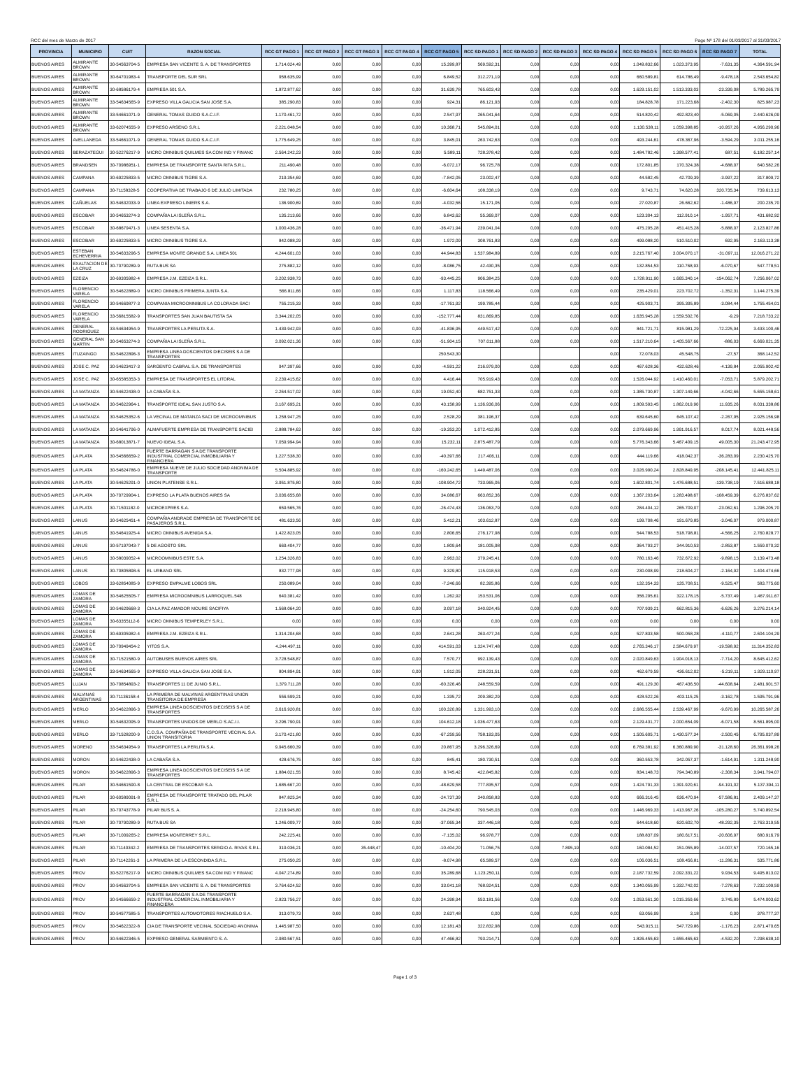RCC del mes de Marzo de 2017 Pago Nº 178 del 01/03/2017 al 31/03/2017
| PROVINCIA | MUNICIPIO | CUIT | RAZON SOCIAL | RCC GT PAGO 1 | RCC GT PAGO 2 | RCC GT PAGO 3 | RCC GT PAGO 4 | RCC GT PAGO 5 | RCC SD PAGO 1 | RCC SD PAGO 2 | RCC SD PAGO 3 | RCC SD PAGO 4 | RCC SD PAGO 5 | RCC SD PAGO 6 | RCC SD PAGO 7 | TOTAL |
| --- | --- | --- | --- | --- | --- | --- | --- | --- | --- | --- | --- | --- | --- | --- | --- | --- |
| BUENOS AIRES | ALMIRANTE BROWN | 30-54563704-5 | EMPRESA SAN VICENTE S. A. DE TRANSPORTES | 1.714.024,49 | 0,00 | 0,00 | 0,00 | 15.399,87 | 569.592,31 | 0,00 | 0,00 | 0,00 | 1.049.832,66 | 1.023.373,95 | -7.631,35 | 4.364.591,94 |
| BUENOS AIRES | ALMIRANTE BROWN | 30-64701983-4 | TRANSPORTE DEL SUR SRL | 958.635,99 | 0,00 | 0,00 | 0,00 | 6.849,52 | 312.271,19 | 0,00 | 0,00 | 0,00 | 660.589,81 | 614.786,49 | -9.478,18 | 2.543.654,82 |
| BUENOS AIRES | ALMIRANTE BROWN | 30-68586179-4 | EMPRESA 501 S.A. | 1.872.877,62 | 0,00 | 0,00 | 0,00 | 31.639,78 | 765.603,43 | 0,00 | 0,00 | 0,00 | 1.629.151,02 | 1.513.333,03 | -23.339,08 | 5.789.265,79 |
| BUENOS AIRES | ALMIRANTE BROWN | 33-54634565-9 | EXPRESO VILLA GALICIA SAN JOSE S.A. | 385.290,83 | 0,00 | 0,00 | 0,00 | 924,31 | 86.121,93 | 0,00 | 0,00 | 0,00 | 184.828,78 | 171.223,68 | -2.402,30 | 825.987,23 |
| BUENOS AIRES | ALMIRANTE BROWN | 33-54661071-9 | GENERAL TOMAS GUIDO S.A.C.I.F. | 1.170.461,72 | 0,00 | 0,00 | 0,00 | 2.547,97 | 265.041,64 | 0,00 | 0,00 | 0,00 | 514.820,42 | 492.823,40 | -5.069,05 | 2.440.626,09 |
| BUENOS AIRES | ALMIRANTE BROWN | 33-62074555-9 | EXPRESO ARSENO S.R.L | 2.221.048,54 | 0,00 | 0,00 | 0,00 | 10.368,71 | 545.894,01 | 0,00 | 0,00 | 0,00 | 1.130.538,11 | 1.059.398,85 | -10.957,26 | 4.956.290,96 |
| BUENOS AIRES | AVELLANEDA | 33-54661071-9 | GENERAL TOMAS GUIDO S.A.C.I.F. | 1.775.649,25 | 0,00 | 0,00 | 0,00 | 3.845,01 | 263.742,63 | 0,00 | 0,00 | 0,00 | 493.244,61 | 478.367,96 | -3.594,29 | 3.011.255,16 |
| BUENOS AIRES | BERAZATEGUI | 30-52276217-9 | MICRO OMNIBUS QUILMES SA COM IND Y FINANC | 2.564.242,23 | 0,00 | 0,00 | 0,00 | 5.589,11 | 728.378,42 | 0,00 | 0,00 | 0,00 | 1.484.782,46 | 1.398.577,41 | 687,51 | 6.182.257,14 |
| BUENOS AIRES | BRANDSEN | 30-70986951-1 | EMPRESA DE TRANSPORTE SANTA RITA S.R.L. | 211.490,48 | 0,00 | 0,00 | 0,00 | -6.072,17 | 96.725,78 | 0,00 | 0,00 | 0,00 | 172.801,85 | 170.324,38 | -4.688,07 | 640.582,26 |
| BUENOS AIRES | CAMPANA | 30-69225833-5 | MICRO OMNIBUS TIGRE S.A. | 219.354,69 | 0,00 | 0,00 | 0,00 | -7.842,05 | 23.002,47 | 0,00 | 0,00 | 0,00 | 44.582,45 | 42.709,39 | -3.997,22 | 317.809,72 |
| BUENOS AIRES | CAMPANA | 30-71158328-5 | COOPERATIVA DE TRABAJO 6 DE JULIO LIMITADA | 232.780,25 | 0,00 | 0,00 | 0,00 | -6.604,64 | 108.338,19 | 0,00 | 0,00 | 0,00 | 9.743,71 | 74.620,28 | 320.735,34 | 739.613,13 |
| BUENOS AIRES | CAÑUELAS | 30-54632033-9 | LINEA EXPRESO LINIERS S.A. | 136.900,69 | 0,00 | 0,00 | 0,00 | -4.032,56 | 15.171,05 | 0,00 | 0,00 | 0,00 | 27.020,87 | 26.662,62 | -1.486,97 | 200.235,70 |
| BUENOS AIRES | ESCOBAR | 30-54653274-3 | COMPAÑIA LA ISLEÑA S.R.L. | 135.213,66 | 0,00 | 0,00 | 0,00 | 6.843,62 | 55.369,07 | 0,00 | 0,00 | 0,00 | 123.304,13 | 112.910,14 | -1.957,71 | 431.682,92 |
| BUENOS AIRES | ESCOBAR | 30-68679471-3 | LINEA SESENTA S.A. | 1.000.436,28 | 0,00 | 0,00 | 0,00 | -36.471,94 | 239.041,04 | 0,00 | 0,00 | 0,00 | 475.295,28 | 451.415,28 | -5.888,07 | 2.123.827,86 |
| BUENOS AIRES | ESCOBAR | 30-69225833-5 | MICRO OMNIBUS TIGRE S.A. | 842.088,29 | 0,00 | 0,00 | 0,00 | 1.972,09 | 308.761,83 | 0,00 | 0,00 | 0,00 | 499.088,20 | 510.510,02 | 692,95 | 2.163.113,38 |
| BUENOS AIRES | ESTEBAN ECHEVERRIA | 30-54633296-5 | EMPRESA MONTE GRANDE S.A. LINEA 501 | 4.244.601,03 | 0,00 | 0,00 | 0,00 | 44.944,83 | 1.537.984,89 | 0,00 | 0,00 | 0,00 | 3.215.767,40 | 3.004.070,17 | -31.097,11 | 12.016.271,22 |
| BUENOS AIRES | EXALTACION DE LA CRUZ | 30-70790289-9 | RUTA BUS SA | 275.882,12 | 0,00 | 0,00 | 0,00 | -8.086,75 | 42.430,35 | 0,00 | 0,00 | 0,00 | 132.854,53 | 110.768,93 | -6.070,67 | 547.778,51 |
| BUENOS AIRES | EZEIZA | 30-69305982-4 | EMPRESA J.M. EZEIZA S.R.L. | 3.202.938,73 | 0,00 | 0,00 | 0,00 | -93.445,25 | 906.384,25 | 0,00 | 0,00 | 0,00 | 1.728.911,90 | 1.665.340,14 | -154.062,74 | 7.256.067,02 |
| BUENOS AIRES | FLORENCIO VARELA | 30-54622889-0 | MICRO OMNIBUS PRIMERA JUNTA S.A. | 566.811,66 | 0,00 | 0,00 | 0,00 | 1.117,83 | 118.566,49 | 0,00 | 0,00 | 0,00 | 235.429,01 | 223.702,72 | -1.352,31 | 1.144.275,39 |
| BUENOS AIRES | FLORENCIO VARELA | 30-54669877-3 | COMPANIA MICROOMNIBUS LA COLORADA SACI | 755.215,33 | 0,00 | 0,00 | 0,00 | -17.761,92 | 199.785,44 | 0,00 | 0,00 | 0,00 | 425.903,71 | 395.395,89 | -3.084,44 | 1.755.454,01 |
| BUENOS AIRES | FLORENCIO VARELA | 33-56815582-9 | TRANSPORTES SAN JUAN BAUTISTA SA | 3.344.202,05 | 0,00 | 0,00 | 0,00 | -152.777,44 | 831.869,85 | 0,00 | 0,00 | 0,00 | 1.635.945,28 | 1.559.502,76 | -9,29 | 7.218.733,22 |
| BUENOS AIRES | GENERAL RODRIGUEZ | 33-54634954-9 | TRANSPORTES LA PERLITA S.A. | 1.439.942,93 | 0,00 | 0,00 | 0,00 | -41.836,95 | 449.517,42 | 0,00 | 0,00 | 0,00 | 841.721,71 | 815.981,29 | -72.225,94 | 3.433.100,46 |
| BUENOS AIRES | GENERAL SAN MARTIN | 30-54653274-3 | COMPAÑIA LA ISLEÑA S.R.L. | 3.092.021,36 | 0,00 | 0,00 | 0,00 | -51.904,15 | 707.011,88 | 0,00 | 0,00 | 0,00 | 1.517.210,64 | 1.405.567,66 | -886,03 | 6.669.021,35 |
| BUENOS AIRES | ITUZAINGO | 30-54622896-3 | EMPRESA LINEA DOSCIENTOS DIECISEIS S A DE TRANSPORTES | | | | | 250.543,30 | | | | 0,00 | 72.078,03 | 45.548,75 | -27,57 | 368.142,52 |
| BUENOS AIRES | JOSE C. PAZ | 30-54623417-3 | SARGENTO CABRAL S.A. DE TRANSPORTES | 947.397,66 | 0,00 | 0,00 | 0,00 | -4.591,22 | 216.979,00 | 0,00 | 0,00 | 0,00 | 467.628,36 | 432.628,46 | -4.139,84 | 2.055.902,42 |
| BUENOS AIRES | JOSE C. PAZ | 30-65585353-3 | EMPRESA DE TRANSPORTES EL LITORAL | 2.239.415,62 | 0,00 | 0,00 | 0,00 | 4.416,44 | 705.919,43 | 0,00 | 0,00 | 0,00 | 1.526.044,92 | 1.410.460,01 | -7.053,71 | 5.879.202,71 |
| BUENOS AIRES | LA MATANZA | 30-54622438-0 | LA CABAÑA S.A. | 2.264.517,02 | 0,00 | 0,00 | 0,00 | 19.052,40 | 682.751,33 | 0,00 | 0,00 | 0,00 | 1.385.730,87 | 1.307.149,66 | -4.042,66 | 5.655.158,61 |
| BUENOS AIRES | LA MATANZA | 30-54622964-1 | TRANSPORTE IDEAL SAN JUSTO S.A. | 3.167.695,21 | 0,00 | 0,00 | 0,00 | 43.158,99 | 1.136.936,06 | 0,00 | 0,00 | 0,00 | 1.809.593,45 | 1.862.019,90 | 11.935,26 | 8.031.338,86 |
| BUENOS AIRES | LA MATANZA | 30-54625352-6 | LA VECINAL DE MATANZA SACI DE MICROOMNIBUS | 1.258.947,25 | 0,00 | 0,00 | 0,00 | 2.528,29 | 381.196,37 | 0,00 | 0,00 | 0,00 | 639.645,60 | 645.107,42 | -2.267,95 | 2.925.156,98 |
| BUENOS AIRES | LA MATANZA | 30-54641796-0 | ALMAFUERTE EMPRESA DE TRANSPORTE SACIEI | 2.888.784,63 | 0,00 | 0,00 | 0,00 | -19.353,20 | 1.072.412,85 | 0,00 | 0,00 | 0,00 | 2.079.669,96 | 1.991.916,57 | 8.017,74 | 8.021.448,56 |
| BUENOS AIRES | LA MATANZA | 30-68013871-7 | NUEVO IDEAL S.A. | 7.059.994,94 | 0,00 | 0,00 | 0,00 | 15.232,11 | 2.875.487,79 | 0,00 | 0,00 | 0,00 | 5.776.343,66 | 5.467.409,15 | 49.005,30 | 21.243.472,95 |
| BUENOS AIRES | LA PLATA | 30-54566659-2 | FUERTE BARRAGAN S A DE TRANSPORTE INDUSTRIAL COMERCIAL INMOBILIARIA Y FINANCIERA | 1.227.538,30 | 0,00 | 0,00 | 0,00 | -40.397,66 | 217.406,11 | 0,00 | 0,00 | 0,00 | 444.119,66 | 418.042,37 | -36.283,09 | 2.230.425,70 |
| BUENOS AIRES | LA PLATA | 30-54624786-0 | EMPRESA NUEVE DE JULIO SOCIEDAD ANONIMA DE TRANSPORTE | 5.504.885,92 | 0,00 | 0,00 | 0,00 | -160.242,65 | 1.449.487,06 | 0,00 | 0,00 | 0,00 | 3.026.990,24 | 2.828.849,95 | -208.145,41 | 12.441.825,11 |
| BUENOS AIRES | LA PLATA | 30-54625291-0 | UNION PLATENSE S.R.L. | 3.951.875,80 | 0,00 | 0,00 | 0,00 | -108.904,72 | 733.965,05 | 0,00 | 0,00 | 0,00 | 1.602.801,74 | 1.476.688,51 | -139.738,19 | 7.516.688,18 |
| BUENOS AIRES | LA PLATA | 30-70729904-1 | EXPRESO LA PLATA BUENOS AIRES SA | 3.036.655,68 | 0,00 | 0,00 | 0,00 | 34.086,67 | 663.852,36 | 0,00 | 0,00 | 0,00 | 1.367.203,64 | 1.283.498,67 | -108.459,39 | 6.276.837,62 |
| BUENOS AIRES | LA PLATA | 30-71501182-0 | MICROEXPRES S.A. | 659.565,76 | 0,00 | 0,00 | 0,00 | -26.474,43 | 136.063,79 | 0,00 | 0,00 | 0,00 | 284.404,12 | 265.709,07 | -23.062,61 | 1.296.205,70 |
| BUENOS AIRES | LANUS | 30-54625451-4 | COMPAÑIA ANDRADE EMPRESA DE TRANSPORTE DE PASAJEROS S.R.L. | 481.633,56 | 0,00 | 0,00 | 0,00 | 5.412,21 | 103.612,87 | 0,00 | 0,00 | 0,00 | 199.708,46 | 191.679,85 | -3.046,07 | 979.000,87 |
| BUENOS AIRES | LANUS | 30-54641925-4 | MICRO OMNIBUS AVENIDA S.A. | 1.422.823,05 | 0,00 | 0,00 | 0,00 | 2.806,65 | 276.177,98 | 0,00 | 0,00 | 0,00 | 544.788,53 | 518.798,81 | -4.566,25 | 2.760.828,77 |
| BUENOS AIRES | LANUS | 30-57197043-7 | 5 DE AGOSTO SRL | 669.404,77 | 0,00 | 0,00 | 0,00 | 1.809,64 | 181.005,98 | 0,00 | 0,00 | 0,00 | 364.793,27 | 344.910,53 | -2.853,87 | 1.559.070,32 |
| BUENOS AIRES | LANUS | 30-58039052-4 | MICROOMNIBUS ESTE S.A. | 1.254.326,83 | 0,00 | 0,00 | 0,00 | 2.963,02 | 379.245,41 | 0,00 | 0,00 | 0,00 | 780.163,46 | 732.672,92 | -9.898,15 | 3.139.473,48 |
| BUENOS AIRES | LANUS | 30-70805898-6 | EL URBANO SRL | 832.777,98 | 0,00 | 0,00 | 0,00 | 9.329,80 | 115.918,53 | 0,00 | 0,00 | 0,00 | 230.008,99 | 218.604,27 | -2.164,92 | 1.404.474,66 |
| BUENOS AIRES | LOBOS | 33-62854085-9 | EXPRESO EMPALME LOBOS SRL | 250.089,04 | 0,00 | 0,00 | 0,00 | -7.246,66 | 82.395,86 | 0,00 | 0,00 | 0,00 | 132.354,33 | 135.708,51 | -9.525,47 | 583.775,60 |
| BUENOS AIRES | LOMAS DE ZAMORA | 30-54625505-7 | EMPRESA MICROOMNIBUS LARROQUEL.548 | 640.381,42 | 0,00 | 0,00 | 0,00 | 1.262,92 | 153.531,06 | 0,00 | 0,00 | 0,00 | 356.295,61 | 322.178,15 | -5.737,49 | 1.467.911,67 |
| BUENOS AIRES | LOMAS DE ZAMORA | 30-54629668-3 | CIA LA PAZ AMADOR MOURE SACIFIYA | 1.568.064,20 | 0,00 | 0,00 | 0,00 | 3.097,18 | 340.924,45 | 0,00 | 0,00 | 0,00 | 707.939,21 | 662.815,36 | -6.626,26 | 3.276.214,14 |
| BUENOS AIRES | LOMAS DE ZAMORA | 30-63355112-6 | MICRO OMNIBUS TEMPERLEY S.R.L. | 0,00 | 0,00 | 0,00 | 0,00 | 0,00 | 0,00 | 0,00 | 0,00 | 0,00 | 0,00 | 0,00 | 0,00 | 0,00 |
| BUENOS AIRES | LOMAS DE ZAMORA | 30-69305982-4 | EMPRESA J.M. EZEIZA S.R.L. | 1.314.204,68 | 0,00 | 0,00 | 0,00 | 2.641,28 | 263.477,24 | 0,00 | 0,00 | 0,00 | 527.833,58 | 500.058,28 | -4.110,77 | 2.604.104,29 |
| BUENOS AIRES | LOMAS DE ZAMORA | 30-70949454-2 | YITOS S.A. | 4.244.497,11 | 0,00 | 0,00 | 0,00 | 414.591,03 | 1.324.747,48 | 0,00 | 0,00 | 0,00 | 2.765.346,17 | 2.584.679,97 | -19.598,92 | 11.314.352,83 |
| BUENOS AIRES | LOMAS DE ZAMORA | 30-71521580-9 | AUTOBUSES BUENOS AIRES SRL | 3.728.548,87 | 0,00 | 0,00 | 0,00 | 7.570,77 | 992.139,43 | 0,00 | 0,00 | 0,00 | 2.020.849,63 | 1.904.018,13 | -7.714,20 | 8.645.412,62 |
| BUENOS AIRES | LOMAS DE ZAMORA | 33-54634565-9 | EXPRESO VILLA GALICIA SAN JOSE S.A. | 804.894,91 | 0,00 | 0,00 | 0,00 | 1.912,05 | 228.231,51 | 0,00 | 0,00 | 0,00 | 462.679,59 | 436.612,02 | -5.219,11 | 1.929.110,97 |
| BUENOS AIRES | LUJAN | 30-70854893-2 | TRANSPORTES 11 DE JUNIO S.R.L. | 1.379.711,28 | 0,00 | 0,00 | 0,00 | -60.326,46 | 248.559,59 | 0,00 | 0,00 | 0,00 | 491.129,30 | 467.436,50 | -44.608,64 | 2.481.901,57 |
| BUENOS AIRES | MALVINAS ARGENTINAS | 30-71136158-4 | LA PRIMERA DE MALVINAS ARGENTINAS UNION TRANSITORIA DE EMPRESA | 556.599,21 | 0,00 | 0,00 | 0,00 | 1.335,72 | 209.382,29 | 0,00 | 0,00 | 0,00 | 428.522,26 | 403.115,25 | -3.162,78 | 1.595.791,96 |
| BUENOS AIRES | MERLO | 30-54622896-3 | EMPRESA LINEA DOSCIENTOS DIECISEIS S A DE TRANSPORTES | 3.616.920,81 | 0,00 | 0,00 | 0,00 | 100.320,89 | 1.331.993,10 | 0,00 | 0,00 | 0,00 | 2.686.555,44 | 2.539.467,99 | -9.670,99 | 10.265.587,26 |
| BUENOS AIRES | MERLO | 30-54632095-9 | TRANSPORTES UNIDOS DE MERLO S.AC.I.I. | 3.296.790,91 | 0,00 | 0,00 | 0,00 | 104.612,18 | 1.036.477,63 | 0,00 | 0,00 | 0,00 | 2.129.431,77 | 2.000.654,09 | -6.071,58 | 8.561.895,00 |
| BUENOS AIRES | MERLO | 33-71528200-9 | C.O.S.A. COMPAÑIA DE TRANSPORTE VECINAL S.A. UNION TRANSITORIA | 3.170.421,80 | 0,00 | 0,00 | 0,00 | -67.259,56 | 758.193,05 | 0,00 | 0,00 | 0,00 | 1.505.605,71 | 1.430.577,34 | -2.500,45 | 6.795.037,89 |
| BUENOS AIRES | MORENO | 33-54634954-9 | TRANSPORTES LA PERLITA S.A. | 9.945.660,39 | 0,00 | 0,00 | 0,00 | 20.867,95 | 3.296.326,69 | 0,00 | 0,00 | 0,00 | 6.769.381,92 | 6.360.889,90 | -31.128,60 | 26.361.998,26 |
| BUENOS AIRES | MORON | 30-54622438-0 | LA CABAÑA S.A. | 428.676,75 | 0,00 | 0,00 | 0,00 | 845,41 | 180.730,51 | 0,00 | 0,00 | 0,00 | 360.553,78 | 342.057,37 | -1.614,91 | 1.311.248,90 |
| BUENOS AIRES | MORON | 30-54622896-3 | EMPRESA LINEA DOSCIENTOS DIECISEIS S A DE TRANSPORTES | 1.884.021,55 | 0,00 | 0,00 | 0,00 | 8.745,42 | 422.845,82 | 0,00 | 0,00 | 0,00 | 834.148,73 | 794.340,89 | -2.308,34 | 3.941.794,07 |
| BUENOS AIRES | PILAR | 30-54661590-8 | LA CENTRAL DE ESCOBAR S.A. | 1.685.667,20 | 0,00 | 0,00 | 0,00 | -48.629,58 | 777.835,57 | 0,00 | 0,00 | 0,00 | 1.424.791,33 | 1.391.920,61 | -94.191,02 | 5.137.394,11 |
| BUENOS AIRES | PILAR | 30-60589091-8 | EMPRESA DE TRANSPORTE TRATADO DEL PILAR S.R.L. | 847.825,34 | 0,00 | 0,00 | 0,00 | -24.737,39 | 340.858,83 | 0,00 | 0,00 | 0,00 | 666.316,45 | 636.470,94 | -57.586,81 | 2.409.147,37 |
| BUENOS AIRES | PILAR | 30-70743778-9 | PILAR BUS S. A. | 2.218.945,80 | 0,00 | 0,00 | 0,00 | -24.254,60 | 790.545,03 | 0,00 | 0,00 | 0,00 | 1.446.969,33 | 1.413.967,26 | -105.280,27 | 5.740.892,54 |
| BUENOS AIRES | PILAR | 30-70790289-9 | RUTA BUS SA | 1.246.009,77 | 0,00 | 0,00 | 0,00 | -37.065,34 | 337.446,18 | 0,00 | 0,00 | 0,00 | 644.618,60 | 620.602,70 | -48.292,35 | 2.763.319,55 |
| BUENOS AIRES | PILAR | 30-71009265-2 | EMPRESA MONTERREY S.R.L. | 242.225,41 | 0,00 | 0,00 | 0,00 | -7.135,02 | 96.978,77 | 0,00 | 0,00 | 0,00 | 188.837,09 | 180.617,51 | -20.606,97 | 680.916,79 |
| BUENOS AIRES | PILAR | 30-71140342-2 | EMPRESA DE TRANSPORTES SERGIO A. RIVAS S.R.L. | 319.036,21 | 0,00 | 35.448,47 | 0,00 | -10.404,29 | 71.056,75 | 0,00 | 7.895,19 | 0,00 | 160.084,52 | 151.055,89 | -14.007,57 | 720.165,16 |
| BUENOS AIRES | PILAR | 30-71142261-3 | LA PRIMERA DE LA ESCONDIDA S.R.L. | 275.050,25 | 0,00 | 0,00 | 0,00 | -8.074,98 | 65.589,57 | 0,00 | 0,00 | 0,00 | 106.036,51 | 108.456,81 | -11.286,31 | 535.771,86 |
| BUENOS AIRES | PROV | 30-52276217-9 | MICRO OMNIBUS QUILMES SA COM IND Y FINANC | 4.047.274,89 | 0,00 | 0,00 | 0,00 | 35.289,68 | 1.123.250,11 | 0,00 | 0,00 | 0,00 | 2.187.732,59 | 2.092.331,22 | 9.934,53 | 9.495.813,02 |
| BUENOS AIRES | PROV | 30-54563704-5 | EMPRESA SAN VICENTE S. A. DE TRANSPORTES | 3.764.624,52 | 0,00 | 0,00 | 0,00 | 33.041,18 | 768.924,51 | 0,00 | 0,00 | 0,00 | 1.340.055,99 | 1.332.742,02 | -7.278,63 | 7.232.109,59 |
| BUENOS AIRES | PROV | 30-54566659-2 | FUERTE BARRAGAN S A DE TRANSPORTE INDUSTRIAL COMERCIAL INMOBILIARIA Y FINANCIERA | 2.823.756,27 | 0,00 | 0,00 | 0,00 | 24.398,94 | 553.181,56 | 0,00 | 0,00 | 0,00 | 1.053.561,30 | 1.015.359,66 | 3.745,89 | 5.474.003,62 |
| BUENOS AIRES | PROV | 30-54577585-5 | TRANSPORTES AUTOMOTORES RIACHUELO S.A. | 313.079,73 | 0,00 | 0,00 | 0,00 | 2.637,48 | 0,00 | 0,00 | 0,00 | 0,00 | 63.056,99 | 3,18 | 0,00 | 378.777,37 |
| BUENOS AIRES | PROV | 30-54622322-8 | CIA DE TRANSPORTE VECINAL SOCIEDAD ANONIMA | 1.445.987,50 | 0,00 | 0,00 | 0,00 | 12.181,43 | 322.832,98 | 0,00 | 0,00 | 0,00 | 543.915,11 | 547.729,86 | -1.176,23 | 2.871.470,65 |
| BUENOS AIRES | PROV | 30-54622346-5 | EXPRESO GENERAL SARMIENTO S. A. | 2.980.567,51 | 0,00 | 0,00 | 0,00 | 47.466,82 | 793.214,71 | 0,00 | 0,00 | 0,00 | 1.826.455,63 | 1.655.465,63 | -4.532,20 | 7.298.638,10 |
Page 1 of 3